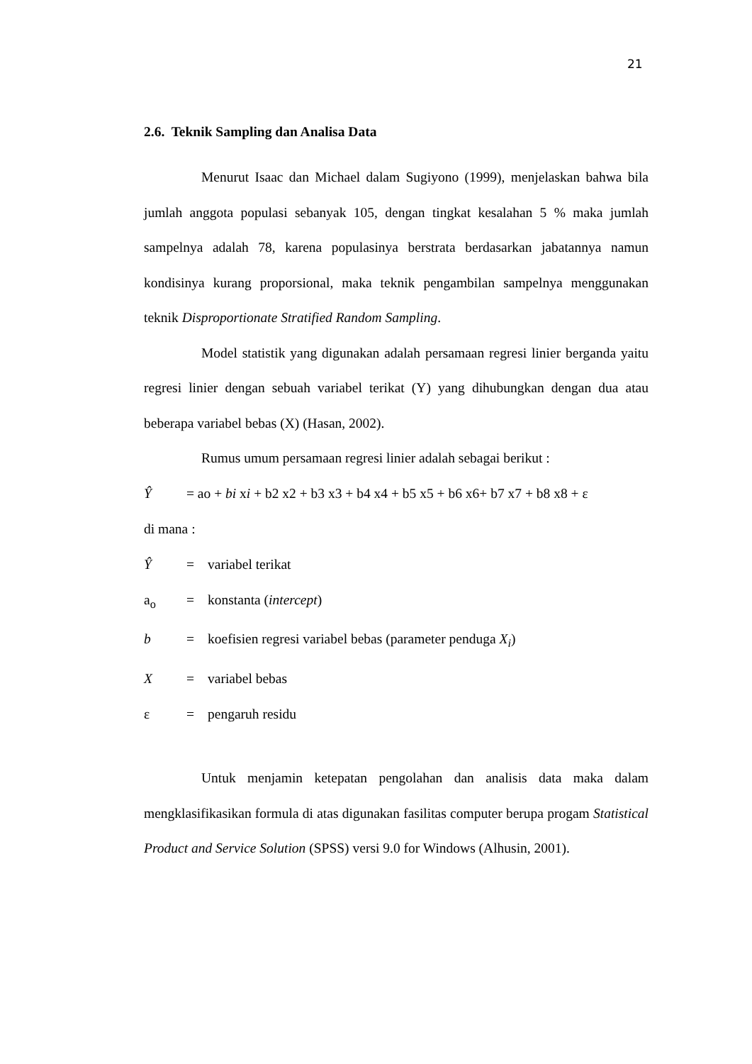21
2.6. Teknik Sampling dan Analisa Data
Menurut Isaac dan Michael dalam Sugiyono (1999), menjelaskan bahwa bila jumlah anggota populasi sebanyak 105, dengan tingkat kesalahan 5 % maka jumlah sampelnya adalah 78, karena populasinya berstrata berdasarkan jabatannya namun kondisinya kurang proporsional, maka teknik pengambilan sampelnya menggunakan teknik Disproportionate Stratified Random Sampling.
Model statistik yang digunakan adalah persamaan regresi linier berganda yaitu regresi linier dengan sebuah variabel terikat (Y) yang dihubungkan dengan dua atau beberapa variabel bebas (X) (Hasan, 2002).
Rumus umum persamaan regresi linier adalah sebagai berikut :
Ŷ = ao + bi xi + b2 x2 + b3 x3 + b4 x4 + b5 x5 + b6 x6+ b7 x7 + b8 x8 + ε
di mana :
Ŷ = variabel terikat
a<sub>o</sub> = konstanta (intercept)
b = koefisien regresi variabel bebas (parameter penduga X<sub>i</sub>)
X = variabel bebas
ε = pengaruh residu
Untuk menjamin ketepatan pengolahan dan analisis data maka dalam mengklasifikasikan formula di atas digunakan fasilitas computer berupa progam Statistical Product and Service Solution (SPSS) versi 9.0 for Windows (Alhusin, 2001).